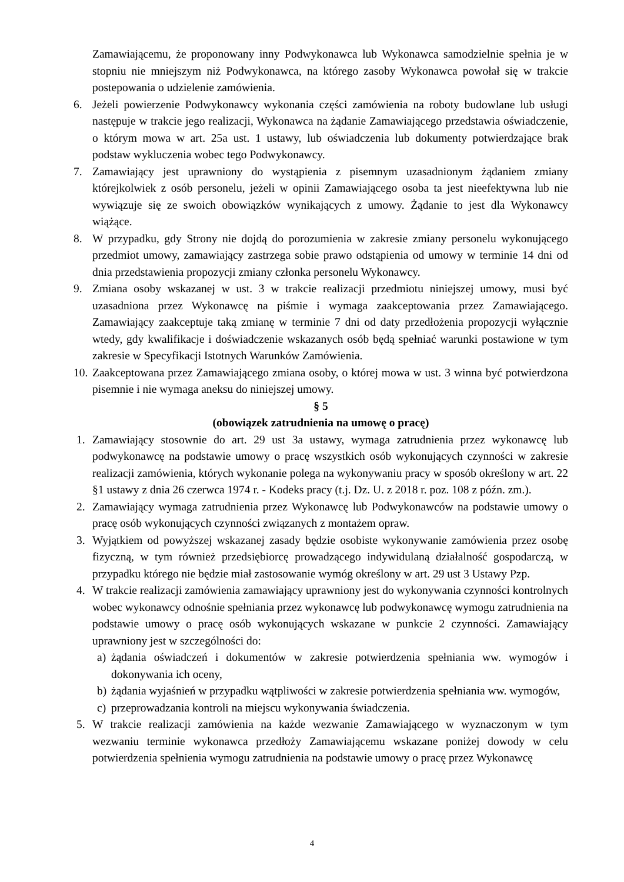Zamawiającemu, że proponowany inny Podwykonawca lub Wykonawca samodzielnie spełnia je w stopniu nie mniejszym niż Podwykonawca, na którego zasoby Wykonawca powołał się w trakcie postepowania o udzielenie zamówienia.
6. Jeżeli powierzenie Podwykonawcy wykonania części zamówienia na roboty budowlane lub usługi następuje w trakcie jego realizacji, Wykonawca na żądanie Zamawiającego przedstawia oświadczenie, o którym mowa w art. 25a ust. 1 ustawy, lub oświadczenia lub dokumenty potwierdzające brak podstaw wykluczenia wobec tego Podwykonawcy.
7. Zamawiający jest uprawniony do wystąpienia z pisemnym uzasadnionym żądaniem zmiany którejkolwiek z osób personelu, jeżeli w opinii Zamawiającego osoba ta jest nieefektywna lub nie wywiązuje się ze swoich obowiązków wynikających z umowy. Żądanie to jest dla Wykonawcy wiążące.
8. W przypadku, gdy Strony nie dojdą do porozumienia w zakresie zmiany personelu wykonującego przedmiot umowy, zamawiający zastrzega sobie prawo odstąpienia od umowy w terminie 14 dni od dnia przedstawienia propozycji zmiany członka personelu Wykonawcy.
9. Zmiana osoby wskazanej w ust. 3 w trakcie realizacji przedmiotu niniejszej umowy, musi być uzasadniona przez Wykonawcę na piśmie i wymaga zaakceptowania przez Zamawiającego. Zamawiający zaakceptuje taką zmianę w terminie 7 dni od daty przedłożenia propozycji wyłącznie wtedy, gdy kwalifikacje i doświadczenie wskazanych osób będą spełniać warunki postawione w tym zakresie w Specyfikacji Istotnych Warunków Zamówienia.
10. Zaakceptowana przez Zamawiającego zmiana osoby, o której mowa w ust. 3 winna być potwierdzona pisemnie i nie wymaga aneksu do niniejszej umowy.
§ 5
(obowiązek zatrudnienia na umowę o pracę)
1. Zamawiający stosownie do art. 29 ust 3a ustawy, wymaga zatrudnienia przez wykonawcę lub podwykonawcę na podstawie umowy o pracę wszystkich osób wykonujących czynności w zakresie realizacji zamówienia, których wykonanie polega na wykonywaniu pracy w sposób określony w art. 22 §1 ustawy z dnia 26 czerwca 1974 r. - Kodeks pracy (t.j. Dz. U. z 2018 r. poz. 108 z późn. zm.).
2. Zamawiający wymaga zatrudnienia przez Wykonawcę lub Podwykonawców na podstawie umowy o pracę osób wykonujących czynności związanych z montażem opraw.
3. Wyjątkiem od powyższej wskazanej zasady będzie osobiste wykonywanie zamówienia przez osobę fizyczną, w tym również przedsiębiorcę prowadzącego indywidulaną działalność gospodarczą, w przypadku którego nie będzie miał zastosowanie wymóg określony w art. 29 ust 3 Ustawy Pzp.
4. W trakcie realizacji zamówienia zamawiający uprawniony jest do wykonywania czynności kontrolnych wobec wykonawcy odnośnie spełniania przez wykonawcę lub podwykonawcę wymogu zatrudnienia na podstawie umowy o pracę osób wykonujących wskazane w punkcie 2 czynności. Zamawiający uprawniony jest w szczególności do:
a) żądania oświadczeń i dokumentów w zakresie potwierdzenia spełniania ww. wymogów i dokonywania ich oceny,
b) żądania wyjaśnień w przypadku wątpliwości w zakresie potwierdzenia spełniania ww. wymogów,
c) przeprowadzania kontroli na miejscu wykonywania świadczenia.
5. W trakcie realizacji zamówienia na każde wezwanie Zamawiającego w wyznaczonym w tym wezwaniu terminie wykonawca przedłoży Zamawiającemu wskazane poniżej dowody w celu potwierdzenia spełnienia wymogu zatrudnienia na podstawie umowy o pracę przez Wykonawcę
4